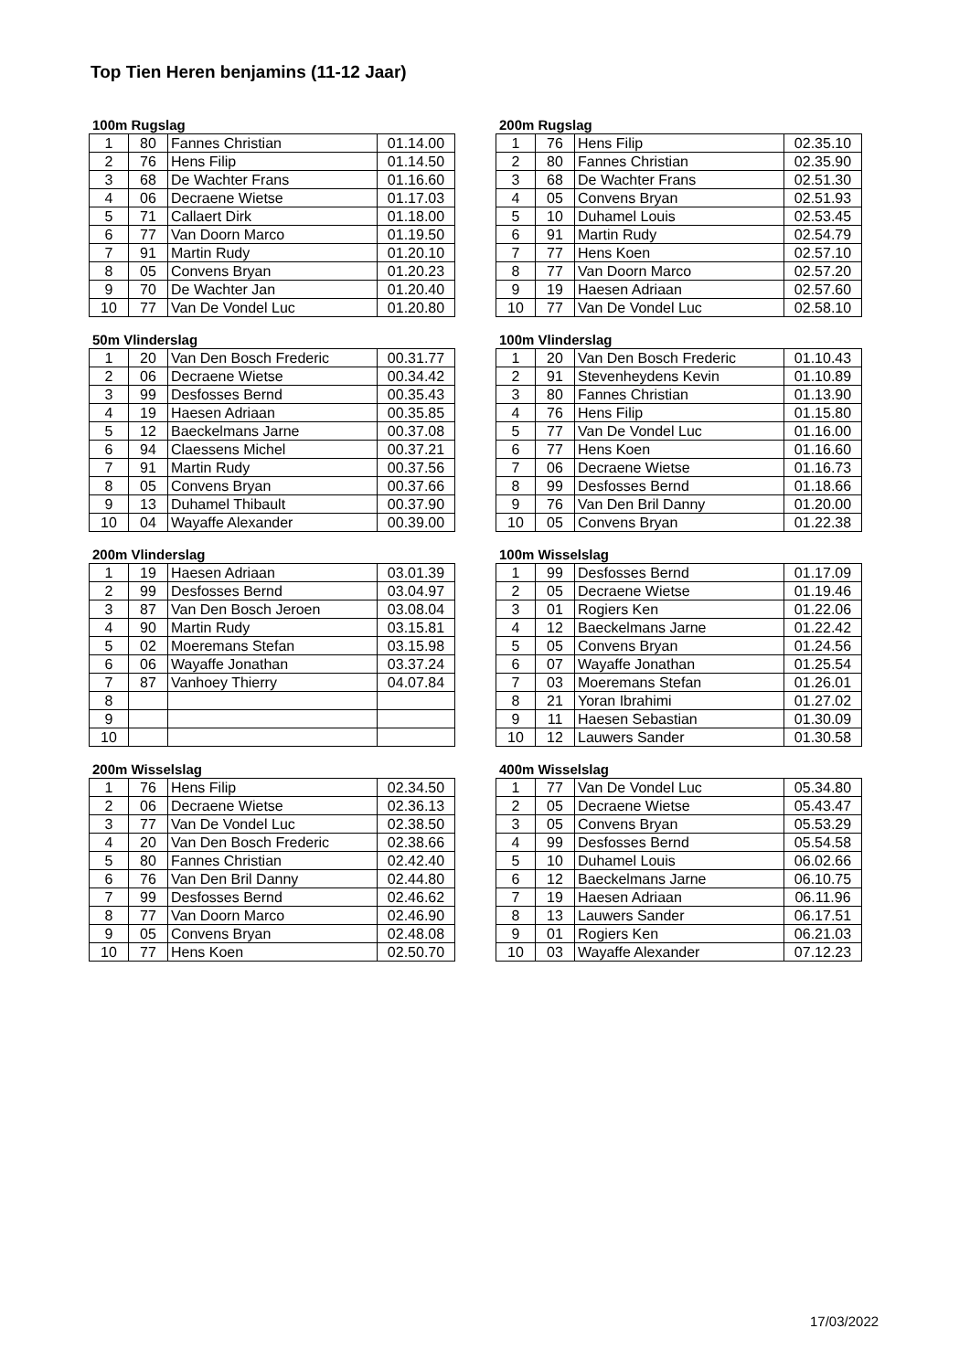Top Tien Heren benjamins (11-12 Jaar)
100m Rugslag
| 1 | 80 | Fannes Christian | 01.14.00 |
| 2 | 76 | Hens Filip | 01.14.50 |
| 3 | 68 | De Wachter Frans | 01.16.60 |
| 4 | 06 | Decraene Wietse | 01.17.03 |
| 5 | 71 | Callaert Dirk | 01.18.00 |
| 6 | 77 | Van Doorn Marco | 01.19.50 |
| 7 | 91 | Martin Rudy | 01.20.10 |
| 8 | 05 | Convens Bryan | 01.20.23 |
| 9 | 70 | De Wachter Jan | 01.20.40 |
| 10 | 77 | Van De Vondel Luc | 01.20.80 |
200m Rugslag
| 1 | 76 | Hens Filip | 02.35.10 |
| 2 | 80 | Fannes Christian | 02.35.90 |
| 3 | 68 | De Wachter Frans | 02.51.30 |
| 4 | 05 | Convens Bryan | 02.51.93 |
| 5 | 10 | Duhamel Louis | 02.53.45 |
| 6 | 91 | Martin Rudy | 02.54.79 |
| 7 | 77 | Hens Koen | 02.57.10 |
| 8 | 77 | Van Doorn Marco | 02.57.20 |
| 9 | 19 | Haesen Adriaan | 02.57.60 |
| 10 | 77 | Van De Vondel Luc | 02.58.10 |
50m Vlinderslag
| 1 | 20 | Van Den Bosch Frederic | 00.31.77 |
| 2 | 06 | Decraene Wietse | 00.34.42 |
| 3 | 99 | Desfosses Bernd | 00.35.43 |
| 4 | 19 | Haesen Adriaan | 00.35.85 |
| 5 | 12 | Baeckelmans Jarne | 00.37.08 |
| 6 | 94 | Claessens Michel | 00.37.21 |
| 7 | 91 | Martin Rudy | 00.37.56 |
| 8 | 05 | Convens Bryan | 00.37.66 |
| 9 | 13 | Duhamel Thibault | 00.37.90 |
| 10 | 04 | Wayaffe Alexander | 00.39.00 |
100m Vlinderslag
| 1 | 20 | Van Den Bosch Frederic | 01.10.43 |
| 2 | 91 | Stevenheydens Kevin | 01.10.89 |
| 3 | 80 | Fannes Christian | 01.13.90 |
| 4 | 76 | Hens Filip | 01.15.80 |
| 5 | 77 | Van De Vondel Luc | 01.16.00 |
| 6 | 77 | Hens Koen | 01.16.60 |
| 7 | 06 | Decraene Wietse | 01.16.73 |
| 8 | 99 | Desfosses Bernd | 01.18.66 |
| 9 | 76 | Van Den Bril Danny | 01.20.00 |
| 10 | 05 | Convens Bryan | 01.22.38 |
200m Vlinderslag
| 1 | 19 | Haesen Adriaan | 03.01.39 |
| 2 | 99 | Desfosses Bernd | 03.04.97 |
| 3 | 87 | Van Den Bosch Jeroen | 03.08.04 |
| 4 | 90 | Martin Rudy | 03.15.81 |
| 5 | 02 | Moeremans Stefan | 03.15.98 |
| 6 | 06 | Wayaffe Jonathan | 03.37.24 |
| 7 | 87 | Vanhoey Thierry | 04.07.84 |
| 8 | | | |
| 9 | | | |
| 10 | | | |
100m Wisselslag
| 1 | 99 | Desfosses Bernd | 01.17.09 |
| 2 | 05 | Decraene Wietse | 01.19.46 |
| 3 | 01 | Rogiers Ken | 01.22.06 |
| 4 | 12 | Baeckelmans Jarne | 01.22.42 |
| 5 | 05 | Convens Bryan | 01.24.56 |
| 6 | 07 | Wayaffe Jonathan | 01.25.54 |
| 7 | 03 | Moeremans Stefan | 01.26.01 |
| 8 | 21 | Yoran Ibrahimi | 01.27.02 |
| 9 | 11 | Haesen Sebastian | 01.30.09 |
| 10 | 12 | Lauwers Sander | 01.30.58 |
200m Wisselslag
| 1 | 76 | Hens Filip | 02.34.50 |
| 2 | 06 | Decraene Wietse | 02.36.13 |
| 3 | 77 | Van De Vondel Luc | 02.38.50 |
| 4 | 20 | Van Den Bosch Frederic | 02.38.66 |
| 5 | 80 | Fannes Christian | 02.42.40 |
| 6 | 76 | Van Den Bril Danny | 02.44.80 |
| 7 | 99 | Desfosses Bernd | 02.46.62 |
| 8 | 77 | Van Doorn Marco | 02.46.90 |
| 9 | 05 | Convens Bryan | 02.48.08 |
| 10 | 77 | Hens Koen | 02.50.70 |
400m Wisselslag
| 1 | 77 | Van De Vondel Luc | 05.34.80 |
| 2 | 05 | Decraene Wietse | 05.43.47 |
| 3 | 05 | Convens Bryan | 05.53.29 |
| 4 | 99 | Desfosses Bernd | 05.54.58 |
| 5 | 10 | Duhamel Louis | 06.02.66 |
| 6 | 12 | Baeckelmans Jarne | 06.10.75 |
| 7 | 19 | Haesen Adriaan | 06.11.96 |
| 8 | 13 | Lauwers Sander | 06.17.51 |
| 9 | 01 | Rogiers Ken | 06.21.03 |
| 10 | 03 | Wayaffe Alexander | 07.12.23 |
17/03/2022